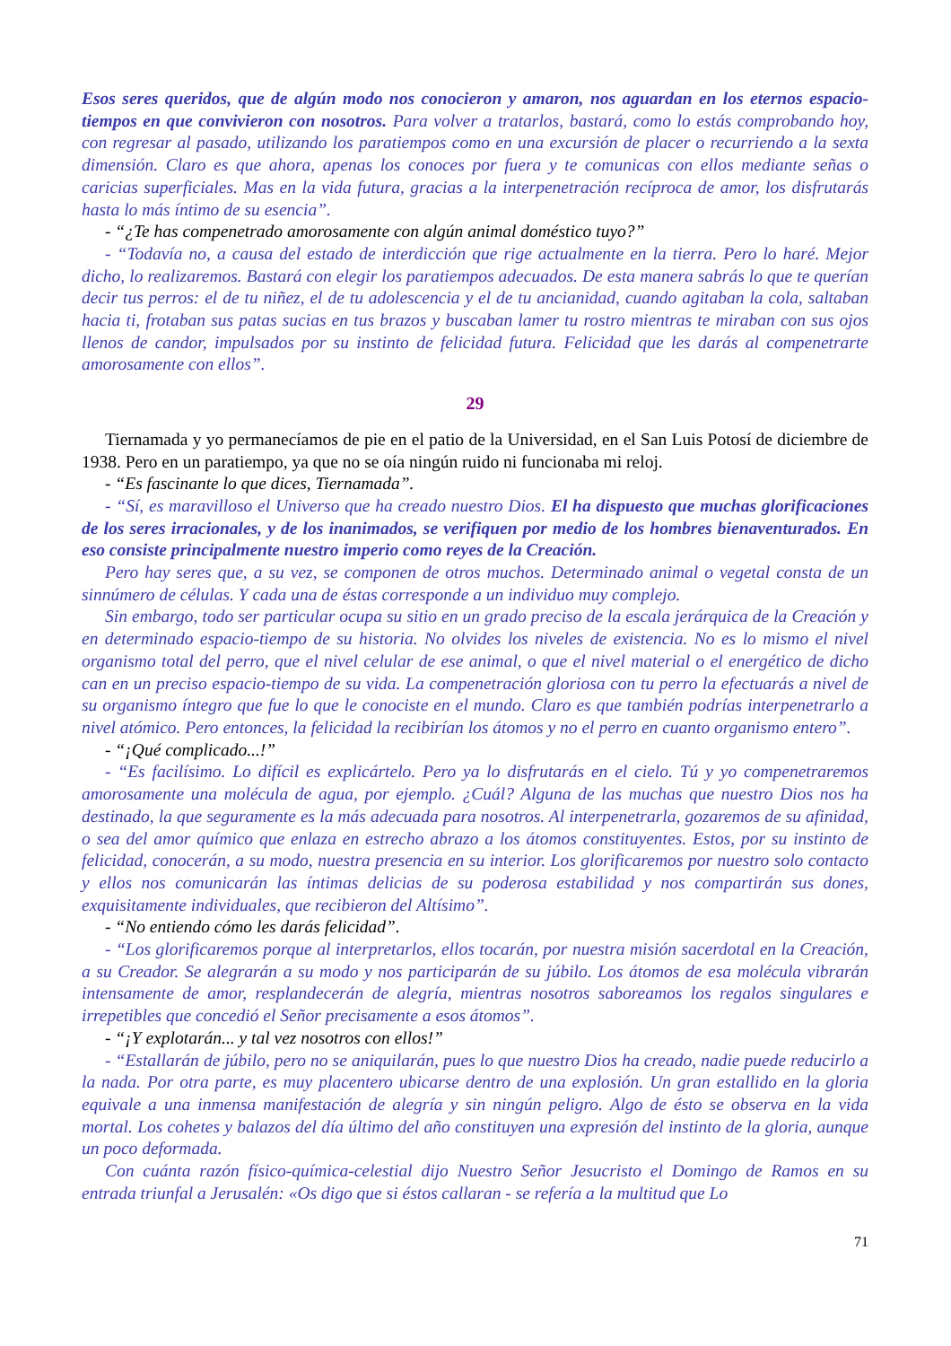Esos seres queridos, que de algún modo nos conocieron y amaron, nos aguardan en los eternos espacio-tiempos en que convivieron con nosotros. Para volver a tratarlos, bastará, como lo estás comprobando hoy, con regresar al pasado, utilizando los paratiempos como en una excursión de placer o recurriendo a la sexta dimensión. Claro es que ahora, apenas los conoces por fuera y te comunicas con ellos mediante señas o caricias superficiales. Mas en la vida futura, gracias a la interpenetración recíproca de amor, los disfrutarás hasta lo más íntimo de su esencia”.
- “¿Te has compenetrado amorosamente con algún animal doméstico tuyo?”
- “Todavía no, a causa del estado de interdicción que rige actualmente en la tierra. Pero lo haré. Mejor dicho, lo realizaremos. Bastará con elegir los paratiempos adecuados. De esta manera sabrás lo que te querían decir tus perros: el de tu niñez, el de tu adolescencia y el de tu ancianidad, cuando agitaban la cola, saltaban hacia ti, frotaban sus patas sucias en tus brazos y buscaban lamer tu rostro mientras te miraban con sus ojos llenos de candor, impulsados por su instinto de felicidad futura. Felicidad que les darás al compenetrarte amorosamente con ellos”.
29
Tiernamada y yo permanecíamos de pie en el patio de la Universidad, en el San Luis Potosí de diciembre de 1938. Pero en un paratiempo, ya que no se oía ningún ruido ni funcionaba mi reloj.
- “Es fascinante lo que dices, Tiernamada”.
- “Sí, es maravilloso el Universo que ha creado nuestro Dios. El ha dispuesto que muchas glorificaciones de los seres irracionales, y de los inanimados, se verifiquen por medio de los hombres bienaventurados. En eso consiste principalmente nuestro imperio como reyes de la Creación.
Pero hay seres que, a su vez, se componen de otros muchos. Determinado animal o vegetal consta de un sinnúmero de células. Y cada una de éstas corresponde a un individuo muy complejo.
Sin embargo, todo ser particular ocupa su sitio en un grado preciso de la escala jerárquica de la Creación y en determinado espacio-tiempo de su historia. No olvides los niveles de existencia. No es lo mismo el nivel organismo total del perro, que el nivel celular de ese animal, o que el nivel material o el energético de dicho can en un preciso espacio-tiempo de su vida. La compenetración gloriosa con tu perro la efectuarás a nivel de su organismo íntegro que fue lo que le conociste en el mundo. Claro es que también podrías interpenetrarlo a nivel atómico. Pero entonces, la felicidad la recibirían los átomos y no el perro en cuanto organismo entero”.
- “¡Qué complicado...!”
- “Es facilísimo. Lo difícil es explicártelo. Pero ya lo disfrutarás en el cielo. Tú y yo compenetraremos amorosamente una molécula de agua, por ejemplo. ¿Cuál? Alguna de las muchas que nuestro Dios nos ha destinado, la que seguramente es la más adecuada para nosotros. Al interpenetrarla, gozaremos de su afinidad, o sea del amor químico que enlaza en estrecho abrazo a los átomos constituyentes. Estos, por su instinto de felicidad, conocerán, a su modo, nuestra presencia en su interior. Los glorificaremos por nuestro solo contacto y ellos nos comunicarán las íntimas delicias de su poderosa estabilidad y nos compartirán sus dones, exquisitamente individuales, que recibieron del Altísimo”.
- “No entiendo cómo les darás felicidad”.
- “Los glorificaremos porque al interpretarlos, ellos tocarán, por nuestra misión sacerdotal en la Creación, a su Creador. Se alegrarán a su modo y nos participarán de su júbilo. Los átomos de esa molécula vibrarán intensamente de amor, resplandecerán de alegría, mientras nosotros saboreamos los regalos singulares e irrepetibles que concedió el Señor precisamente a esos átomos”.
- “¡Y explotarán... y tal vez nosotros con ellos!”
- “Estallarán de júbilo, pero no se aniquilarán, pues lo que nuestro Dios ha creado, nadie puede reducirlo a la nada. Por otra parte, es muy placentero ubicarse dentro de una explosión. Un gran estallido en la gloria equivale a una inmensa manifestación de alegría y sin ningún peligro. Algo de ésto se observa en la vida mortal. Los cohetes y balazos del día último del año constituyen una expresión del instinto de la gloria, aunque un poco deformada.
Con cuánta razón físico-química-celestial dijo Nuestro Señor Jesucristo el Domingo de Ramos en su entrada triunfal a Jerusalén: «Os digo que si éstos callaran - se refería a la multitud que Lo
71